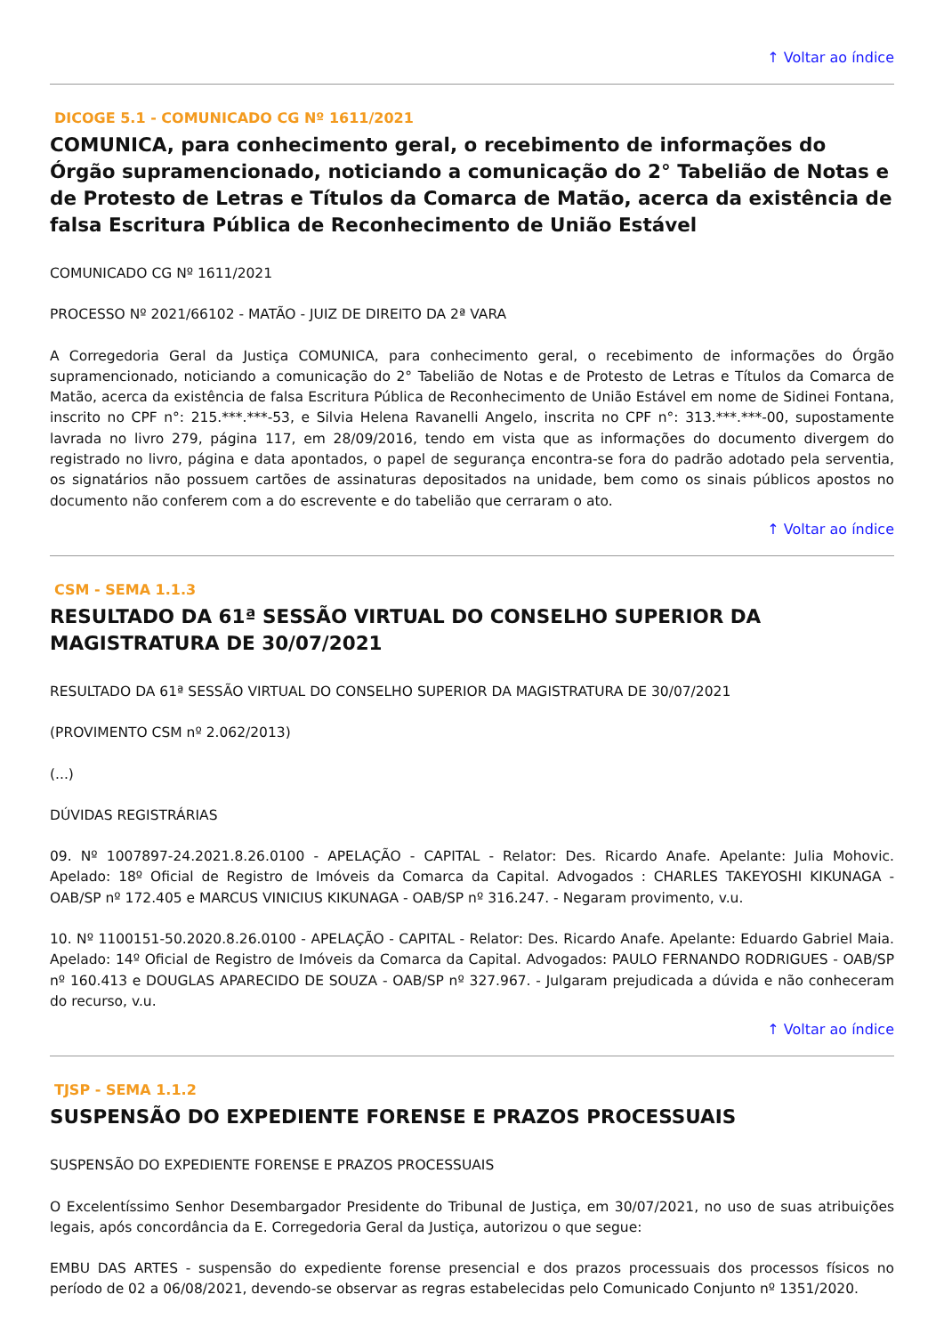↑ Voltar ao índice
DICOGE 5.1 - COMUNICADO CG Nº 1611/2021
COMUNICA, para conhecimento geral, o recebimento de informações do Órgão supramencionado, noticiando a comunicação do 2° Tabelião de Notas e de Protesto de Letras e Títulos da Comarca de Matão, acerca da existência de falsa Escritura Pública de Reconhecimento de União Estável
COMUNICADO CG Nº 1611/2021
PROCESSO Nº 2021/66102 - MATÃO - JUIZ DE DIREITO DA 2ª VARA
A Corregedoria Geral da Justiça COMUNICA, para conhecimento geral, o recebimento de informações do Órgão supramencionado, noticiando a comunicação do 2° Tabelião de Notas e de Protesto de Letras e Títulos da Comarca de Matão, acerca da existência de falsa Escritura Pública de Reconhecimento de União Estável em nome de Sidinei Fontana, inscrito no CPF n°: 215.***.***-53, e Silvia Helena Ravanelli Angelo, inscrita no CPF n°: 313.***.***-00, supostamente lavrada no livro 279, página 117, em 28/09/2016, tendo em vista que as informações do documento divergem do registrado no livro, página e data apontados, o papel de segurança encontra-se fora do padrão adotado pela serventia, os signatários não possuem cartões de assinaturas depositados na unidade, bem como os sinais públicos apostos no documento não conferem com a do escrevente e do tabelião que cerraram o ato.
↑ Voltar ao índice
CSM - SEMA 1.1.3
RESULTADO DA 61ª SESSÃO VIRTUAL DO CONSELHO SUPERIOR DA MAGISTRATURA DE 30/07/2021
RESULTADO DA 61ª SESSÃO VIRTUAL DO CONSELHO SUPERIOR DA MAGISTRATURA DE 30/07/2021
(PROVIMENTO CSM nº 2.062/2013)
(...)
DÚVIDAS REGISTRÁRIAS
09. Nº 1007897-24.2021.8.26.0100 - APELAÇÃO - CAPITAL - Relator: Des. Ricardo Anafe. Apelante: Julia Mohovic. Apelado: 18º Oficial de Registro de Imóveis da Comarca da Capital. Advogados : CHARLES TAKEYOSHI KIKUNAGA - OAB/SP nº 172.405 e MARCUS VINICIUS KIKUNAGA - OAB/SP nº 316.247. - Negaram provimento, v.u.
10. Nº 1100151-50.2020.8.26.0100 - APELAÇÃO - CAPITAL - Relator: Des. Ricardo Anafe. Apelante: Eduardo Gabriel Maia. Apelado: 14º Oficial de Registro de Imóveis da Comarca da Capital. Advogados: PAULO FERNANDO RODRIGUES - OAB/SP nº 160.413 e DOUGLAS APARECIDO DE SOUZA - OAB/SP nº 327.967. - Julgaram prejudicada a dúvida e não conheceram do recurso, v.u.
↑ Voltar ao índice
TJSP - SEMA 1.1.2
SUSPENSÃO DO EXPEDIENTE FORENSE E PRAZOS PROCESSUAIS
SUSPENSÃO DO EXPEDIENTE FORENSE E PRAZOS PROCESSUAIS
O Excelentíssimo Senhor Desembargador Presidente do Tribunal de Justiça, em 30/07/2021, no uso de suas atribuições legais, após concordância da E. Corregedoria Geral da Justiça, autorizou o que segue:
EMBU DAS ARTES - suspensão do expediente forense presencial e dos prazos processuais dos processos físicos no período de 02 a 06/08/2021, devendo-se observar as regras estabelecidas pelo Comunicado Conjunto nº 1351/2020.